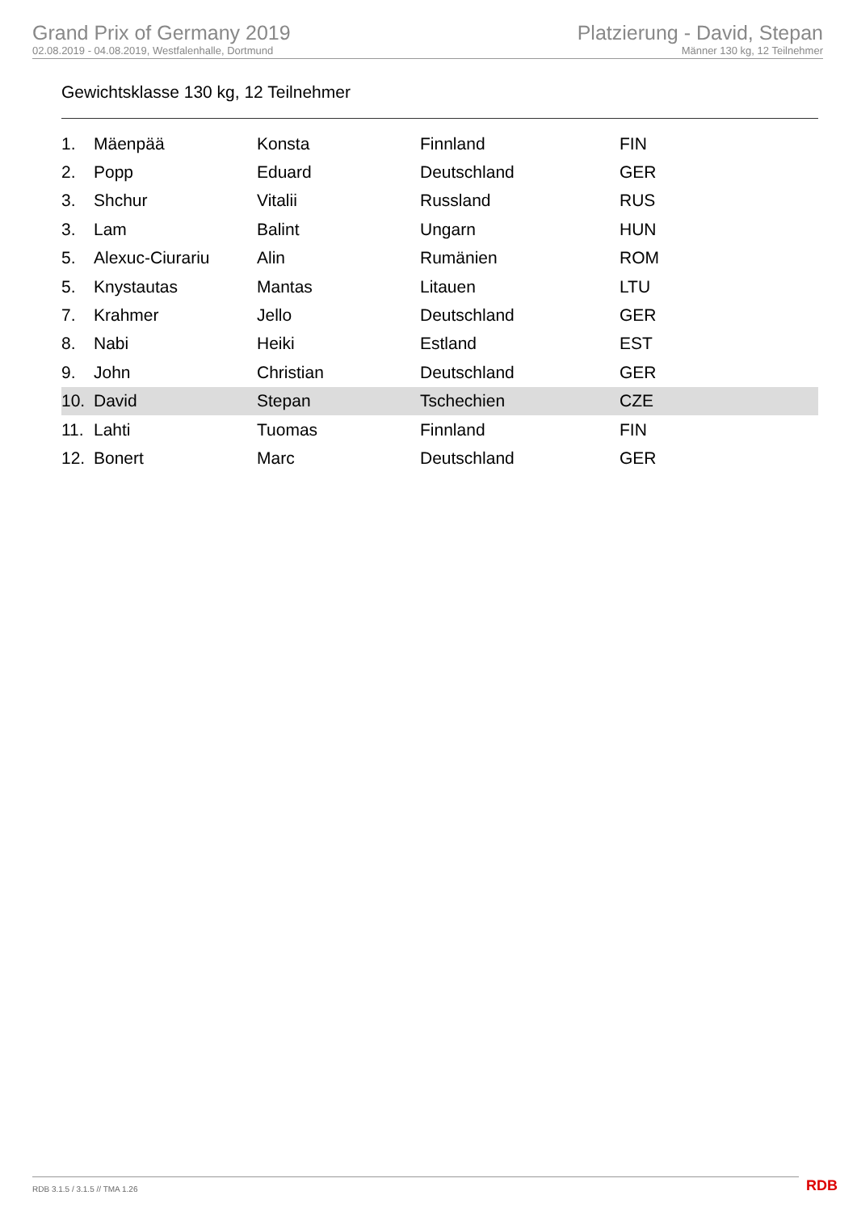Grand Prix of Germany 2019
02.08.2019 - 04.08.2019, Westfalenhalle, Dortmund
Platzierung - David, Stepan
Männer 130 kg, 12 Teilnehmer
Gewichtsklasse 130 kg, 12 Teilnehmer
| 1. | Mäenpää | Konsta | Finnland | FIN |
| 2. | Popp | Eduard | Deutschland | GER |
| 3. | Shchur | Vitalii | Russland | RUS |
| 3. | Lam | Balint | Ungarn | HUN |
| 5. | Alexuc-Ciurariu | Alin | Rumänien | ROM |
| 5. | Knystautas | Mantas | Litauen | LTU |
| 7. | Krahmer | Jello | Deutschland | GER |
| 8. | Nabi | Heiki | Estland | EST |
| 9. | John | Christian | Deutschland | GER |
| 10. | David | Stepan | Tschechien | CZE |
| 11. | Lahti | Tuomas | Finnland | FIN |
| 12. | Bonert | Marc | Deutschland | GER |
RDB 3.1.5 / 3.1.5 // TMA 1.26 RDB